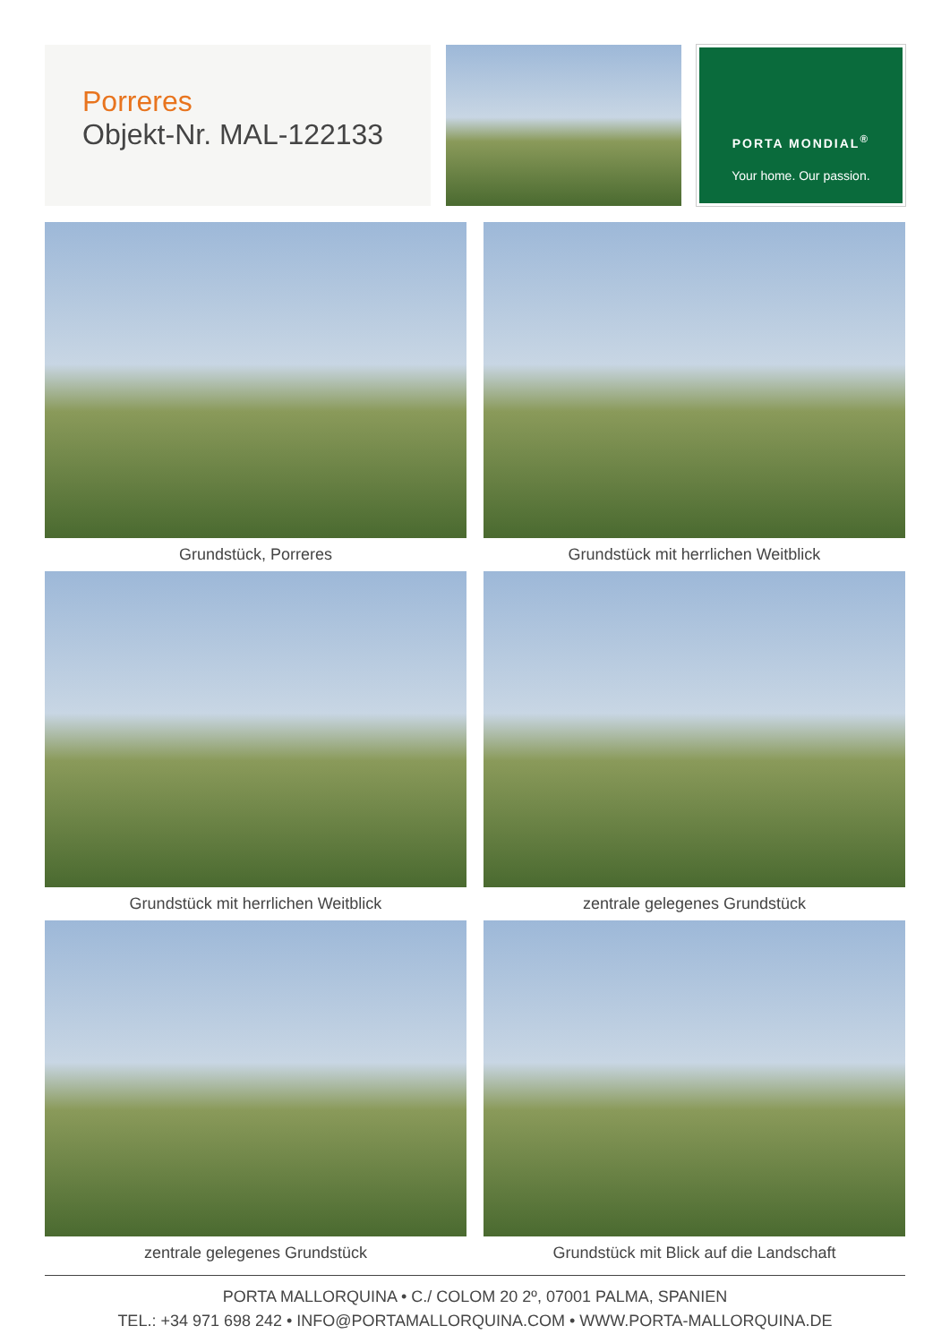Porreres
Objekt-Nr. MAL-122133
PORTA MONDIAL<sup>®</sup>
Your home. Our passion.
Grundstück, Porreres
Grundstück mit herrlichen Weitblick
Grundstück mit herrlichen Weitblick
zentrale gelegenes Grundstück
zentrale gelegenes Grundstück
Grundstück mit Blick auf die Landschaft
PORTA MALLORQUINA • C./ COLOM 20 2º, 07001 PALMA, SPANIEN
TEL.: +34 971 698 242 • INFO@PORTAMALLORQUINA.COM • WWW.PORTA-MALLORQUINA.DE